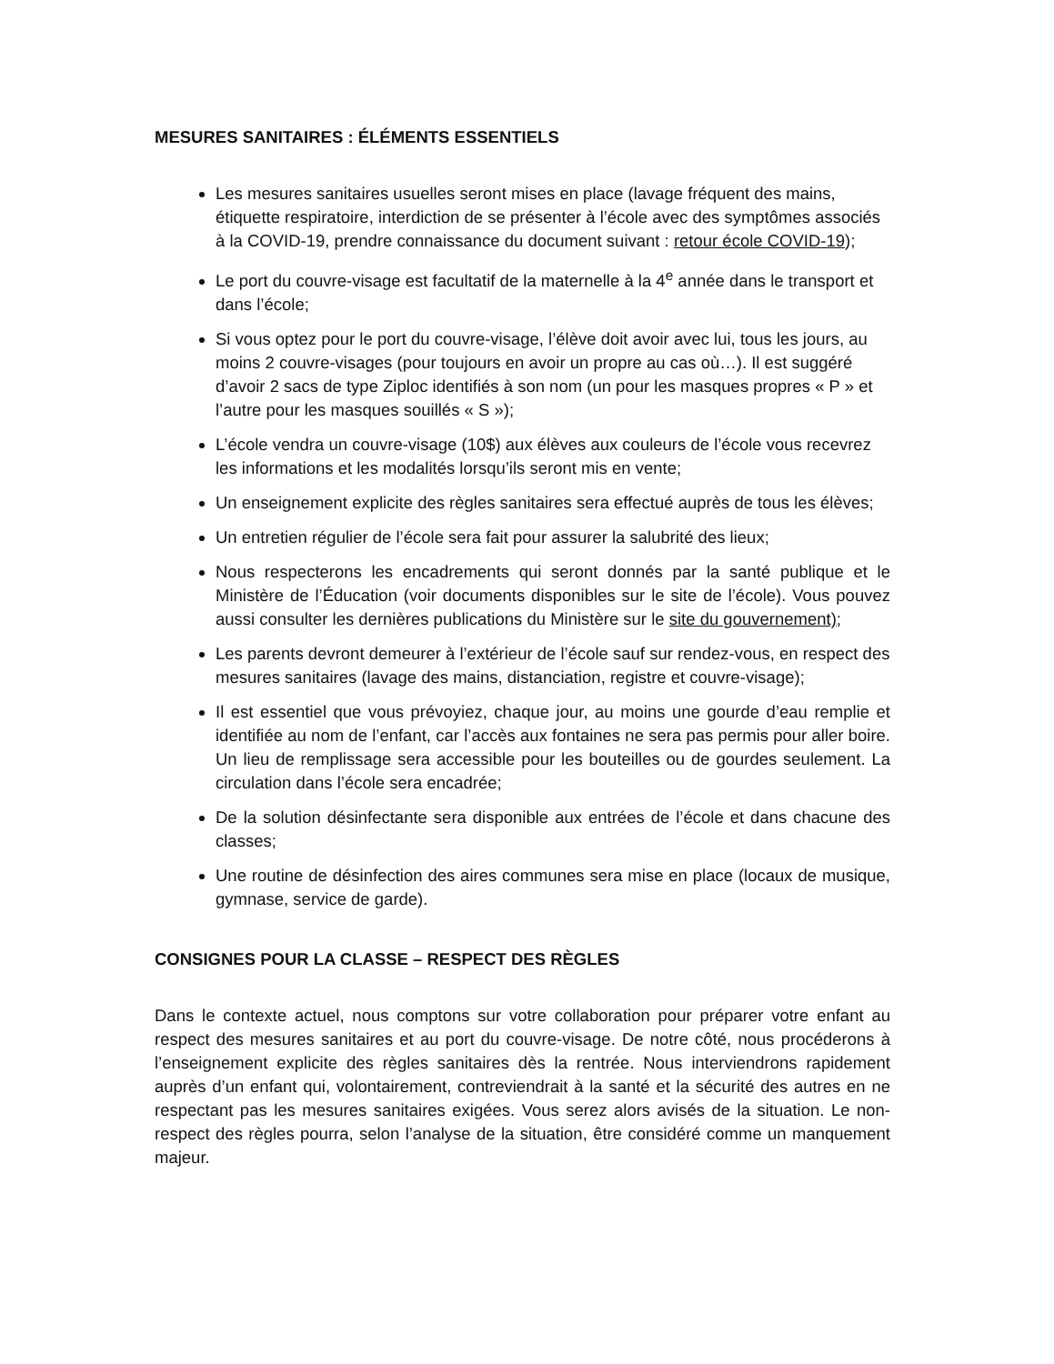MESURES SANITAIRES : ÉLÉMENTS ESSENTIELS
Les mesures sanitaires usuelles seront mises en place (lavage fréquent des mains, étiquette respiratoire, interdiction de se présenter à l’école avec des symptômes associés à la COVID-19, prendre connaissance du document suivant : retour école COVID-19);
Le port du couvre-visage est facultatif de la maternelle à la 4<sup>e</sup> année dans le transport et dans l’école;
Si vous optez pour le port du couvre-visage, l’élève doit avoir avec lui, tous les jours, au moins 2 couvre-visages (pour toujours en avoir un propre au cas où…). Il est suggéré d’avoir 2 sacs de type Ziploc identifiés à son nom (un pour les masques propres « P » et l’autre pour les masques souillés « S »);
L’école vendra un couvre-visage (10$) aux élèves aux couleurs de l’école vous recevrez les informations et les modalités lorsqu’ils seront mis en vente;
Un enseignement explicite des règles sanitaires sera effectué auprès de tous les élèves;
Un entretien régulier de l’école sera fait pour assurer la salubrité des lieux;
Nous respecterons les encadrements qui seront donnés par la santé publique et le Ministère de l’Éducation (voir documents disponibles sur le site de l’école). Vous pouvez aussi consulter les dernières publications du Ministère sur le site du gouvernement);
Les parents devront demeurer à l’extérieur de l’école sauf sur rendez-vous, en respect des mesures sanitaires (lavage des mains, distanciation, registre et couvre-visage);
Il est essentiel que vous prévoyiez, chaque jour, au moins une gourde d’eau remplie et identifiée au nom de l’enfant, car l’accès aux fontaines ne sera pas permis pour aller boire. Un lieu de remplissage sera accessible pour les bouteilles ou de gourdes seulement. La circulation dans l’école sera encadrée;
De la solution désinfectante sera disponible aux entrées de l’école et dans chacune des classes;
Une routine de désinfection des aires communes sera mise en place (locaux de musique, gymnase, service de garde).
CONSIGNES POUR LA CLASSE – RESPECT DES RÈGLES
Dans le contexte actuel, nous comptons sur votre collaboration pour préparer votre enfant au respect des mesures sanitaires et au port du couvre-visage. De notre côté, nous procéderons à l’enseignement explicite des règles sanitaires dès la rentrée. Nous interviendrons rapidement auprès d’un enfant qui, volontairement, contreviendrait à la santé et la sécurité des autres en ne respectant pas les mesures sanitaires exigées. Vous serez alors avisés de la situation. Le non-respect des règles pourra, selon l’analyse de la situation, être considéré comme un manquement majeur.